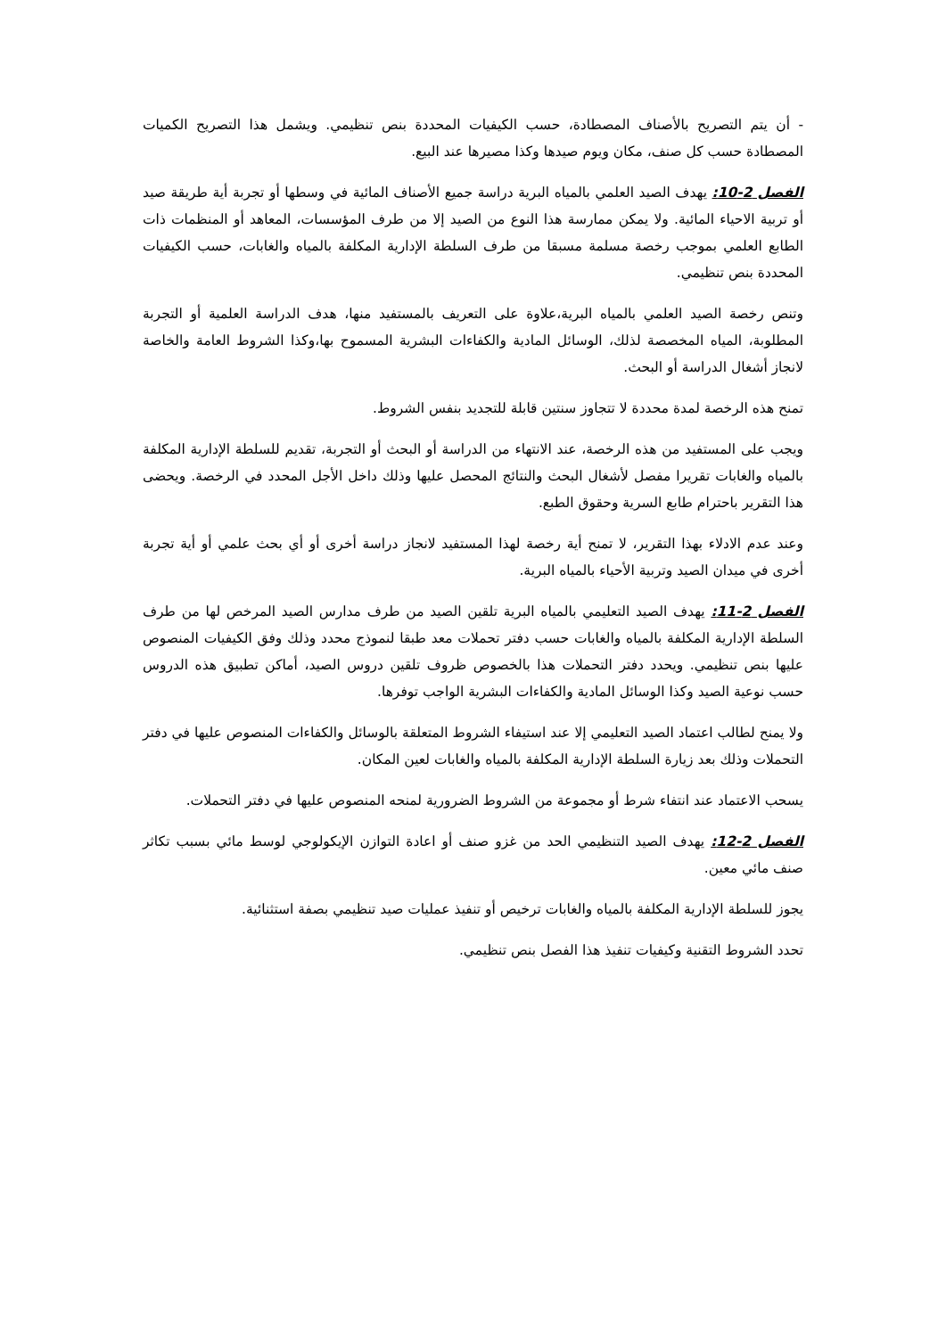- أن يتم التصريح بالأصناف المصطادة، حسب الكيفيات المحددة بنص تنظيمي. ويشمل هذا التصريح الكميات المصطادة حسب كل صنف، مكان ويوم صيدها وكذا مصيرها عند البيع.
الفصل 2-10: يهدف الصيد العلمي بالمياه البرية دراسة جميع الأصناف المائية في وسطها أو تجربة أية طريقة صيد أو تربية الاحياء المائية. ولا يمكن ممارسة هذا النوع من الصيد إلا من طرف المؤسسات، المعاهد أو المنظمات ذات الطابع العلمي بموجب رخصة مسلمة مسبقا من طرف السلطة الإدارية المكلفة بالمياه والغابات، حسب الكيفيات المحددة بنص تنظيمي.
وتنص رخصة الصيد العلمي بالمياه البرية،علاوة على التعريف بالمستفيد منها، هدف الدراسة العلمية أو التجربة المطلوبة، المياه المخصصة لذلك، الوسائل المادية والكفاءات البشرية المسموح بها،وكذا الشروط العامة والخاصة لانجاز أشغال الدراسة أو البحث.
تمنح هذه الرخصة لمدة محددة لا تتجاوز سنتين قابلة للتجديد بنفس الشروط.
ويجب على المستفيد من هذه الرخصة، عند الانتهاء من الدراسة أو البحث أو التجربة، تقديم للسلطة الإدارية المكلفة بالمياه والغابات تقريرا مفصل لأشغال البحث والنتائج المحصل عليها وذلك داخل الأجل المحدد في الرخصة. ويحضى هذا التقرير باحترام طابع السرية وحقوق الطبع.
وعند عدم الادلاء بهذا التقرير، لا تمنح أية رخصة لهذا المستفيد لانجاز دراسة أخرى أو أي بحث علمي أو أية تجربة أخرى في ميدان الصيد وتربية الأحياء بالمياه البرية.
الفصل 2-11: يهدف الصيد التعليمي بالمياه البرية تلقين الصيد من طرف مدارس الصيد المرخص لها من طرف السلطة الإدارية المكلفة بالمياه والغابات حسب دفتر تحملات معد طبقا لنموذج محدد وذلك وفق الكيفيات المنصوص عليها بنص تنظيمي. ويحدد دفتر التحملات هذا بالخصوص ظروف تلقين دروس الصيد، أماكن تطبيق هذه الدروس حسب نوعية الصيد وكذا الوسائل المادية والكفاءات البشرية الواجب توفرها.
ولا يمنح لطالب اعتماد الصيد التعليمي إلا عند استيفاء الشروط المتعلقة بالوسائل والكفاءات المنصوص عليها في دفتر التحملات وذلك بعد زيارة السلطة الإدارية المكلفة بالمياه والغابات لعين المكان.
يسحب الاعتماد عند انتفاء شرط أو مجموعة من الشروط الضرورية لمنحه المنصوص عليها في دفتر التحملات.
الفصل 2-12: يهدف الصيد التنظيمي الحد من غزو صنف أو اعادة التوازن الإيكولوجي لوسط مائي بسبب تكاثر صنف مائي معين.
يجوز للسلطة الإدارية المكلفة بالمياه والغابات ترخيص أو تنفيذ عمليات صيد تنظيمي بصفة استثنائية.
تحدد الشروط التقنية وكيفيات تنفيذ هذا الفصل بنص تنظيمي.